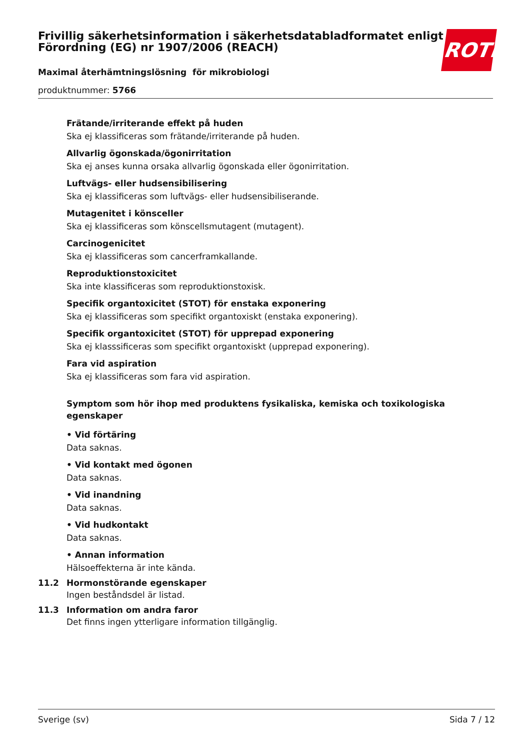Frivillig säkerhetsinformation i säkerhetsdatabladformatet enligt Förordning (EG) nr 1907/2006 (REACH)
Maximal återhämtningslösning för mikrobiologi
produktnummer: 5766
ROTH
Frätande/irriterande effekt på huden
Ska ej klassificeras som frätande/irriterande på huden.
Allvarlig ögonskada/ögonirritation
Ska ej anses kunna orsaka allvarlig ögonskada eller ögonirritation.
Luftvägs- eller hudsensibilisering
Ska ej klassificeras som luftvägs- eller hudsensibiliserande.
Mutagenitet i könsceller
Ska ej klassificeras som könscellsmutagent (mutagent).
Carcinogenicitet
Ska ej klassificeras som cancerframkallande.
Reproduktionstoxicitet
Ska inte klassificeras som reproduktionstoxisk.
Specifik organtoxicitet (STOT) för enstaka exponering
Ska ej klassificeras som specifikt organtoxiskt (enstaka exponering).
Specifik organtoxicitet (STOT) för upprepad exponering
Ska ej klasssificeras som specifikt organtoxiskt (upprepad exponering).
Fara vid aspiration
Ska ej klassificeras som fara vid aspiration.
Symptom som hör ihop med produktens fysikaliska, kemiska och toxikologiska egenskaper
• Vid förtäring
Data saknas.
• Vid kontakt med ögonen
Data saknas.
• Vid inandning
Data saknas.
• Vid hudkontakt
Data saknas.
• Annan information
Hälsoeffekterna är inte kända.
11.2 Hormonstörande egenskaper
Ingen beståndsdel är listad.
11.3 Information om andra faror
Det finns ingen ytterligare information tillgänglig.
Sverige (sv) Sida 7 / 12